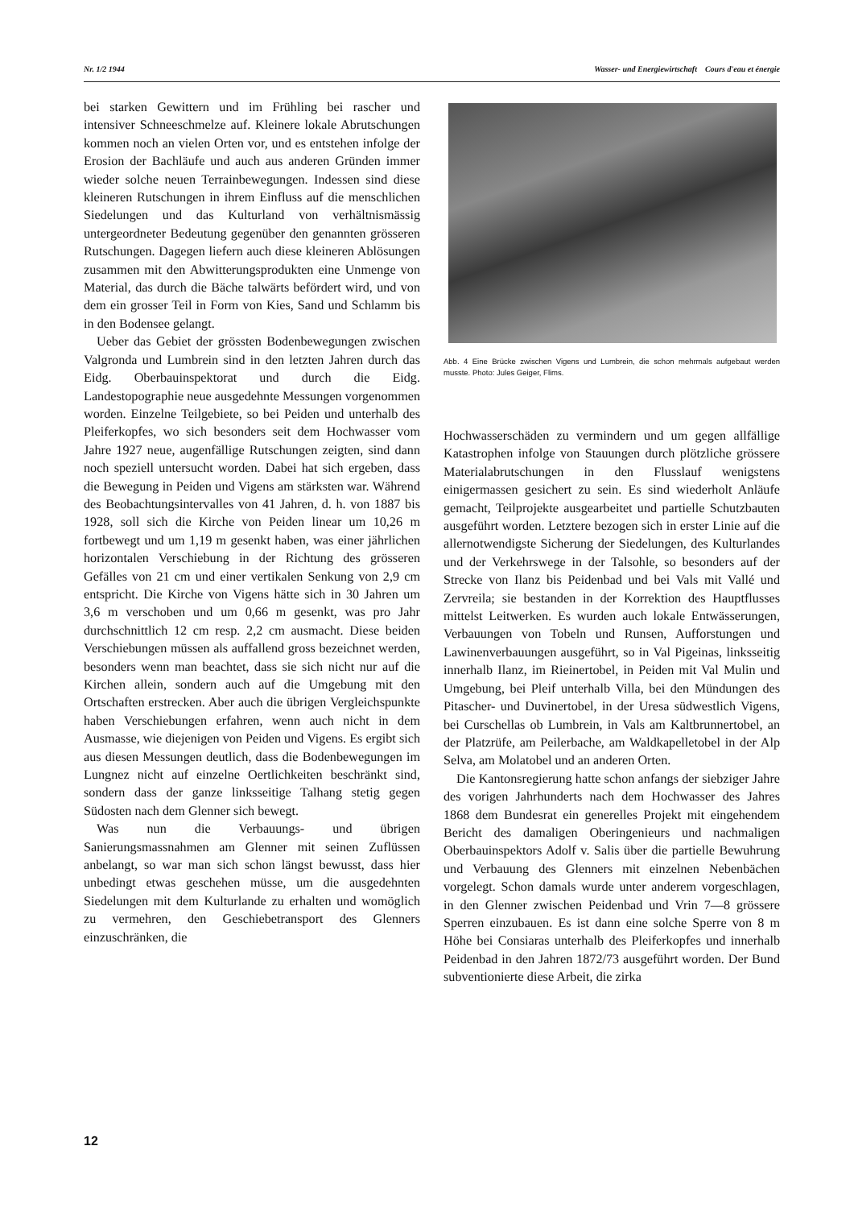Nr. 1/2 1944 Wasser- und Energiewirtschaft Cours d'eau et énergie
bei starken Gewittern und im Frühling bei rascher und intensiver Schneeschmelze auf. Kleinere lokale Abrutschungen kommen noch an vielen Orten vor, und es entstehen infolge der Erosion der Bachläufe und auch aus anderen Gründen immer wieder solche neuen Terrainbewegungen. Indessen sind diese kleineren Rutschungen in ihrem Einfluss auf die menschlichen Siedelungen und das Kulturland von verhältnismässig untergeordneter Bedeutung gegenüber den genannten grösseren Rutschungen. Dagegen liefern auch diese kleineren Ablösungen zusammen mit den Abwitterungsprodukten eine Unmenge von Material, das durch die Bäche talwärts befördert wird, und von dem ein grosser Teil in Form von Kies, Sand und Schlamm bis in den Bodensee gelangt.
Ueber das Gebiet der grössten Bodenbewegungen zwischen Valgronda und Lumbrein sind in den letzten Jahren durch das Eidg. Oberbauinspektorat und durch die Eidg. Landestopographie neue ausgedehnte Messungen vorgenommen worden. Einzelne Teilgebiete, so bei Peiden und unterhalb des Pleiferkopfes, wo sich besonders seit dem Hochwasser vom Jahre 1927 neue, augenfällige Rutschungen zeigten, sind dann noch speziell untersucht worden. Dabei hat sich ergeben, dass die Bewegung in Peiden und Vigens am stärksten war. Während des Beobachtungsintervalles von 41 Jahren, d. h. von 1887 bis 1928, soll sich die Kirche von Peiden linear um 10,26 m fortbewegt und um 1,19 m gesenkt haben, was einer jährlichen horizontalen Verschiebung in der Richtung des grösseren Gefälles von 21 cm und einer vertikalen Senkung von 2,9 cm entspricht. Die Kirche von Vigens hätte sich in 30 Jahren um 3,6 m verschoben und um 0,66 m gesenkt, was pro Jahr durchschnittlich 12 cm resp. 2,2 cm ausmacht. Diese beiden Verschiebungen müssen als auffallend gross bezeichnet werden, besonders wenn man beachtet, dass sie sich nicht nur auf die Kirchen allein, sondern auch auf die Umgebung mit den Ortschaften erstrecken. Aber auch die übrigen Vergleichspunkte haben Verschiebungen erfahren, wenn auch nicht in dem Ausmasse, wie diejenigen von Peiden und Vigens. Es ergibt sich aus diesen Messungen deutlich, dass die Bodenbewegungen im Lungnez nicht auf einzelne Oertlichkeiten beschränkt sind, sondern dass der ganze linksseitige Talhang stetig gegen Südosten nach dem Glenner sich bewegt.
Was nun die Verbauungs- und übrigen Sanierungsmassnahmen am Glenner mit seinen Zuflüssen anbelangt, so war man sich schon längst bewusst, dass hier unbedingt etwas geschehen müsse, um die ausgedehnten Siedelungen mit dem Kulturlande zu erhalten und womöglich zu vermehren, den Geschiebetransport des Glenners einzuschränken, die
Abb. 4 Eine Brücke zwischen Vigens und Lumbrein, die schon mehrmals aufgebaut werden musste. Photo: Jules Geiger, Flims.
Hochwasserschäden zu vermindern und um gegen allfällige Katastrophen infolge von Stauungen durch plötzliche grössere Materialabrutschungen in den Flusslauf wenigstens einigermassen gesichert zu sein. Es sind wiederholt Anläufe gemacht, Teilprojekte ausgearbeitet und partielle Schutzbauten ausgeführt worden. Letztere bezogen sich in erster Linie auf die allernotwendigste Sicherung der Siedelungen, des Kulturlandes und der Verkehrswege in der Talsohle, so besonders auf der Strecke von Ilanz bis Peidenbad und bei Vals mit Vallé und Zervreila; sie bestanden in der Korrektion des Hauptflusses mittelst Leitwerken. Es wurden auch lokale Entwässerungen, Verbauungen von Tobeln und Runsen, Aufforstungen und Lawinenverbauungen ausgeführt, so in Val Pigeinas, linksseitig innerhalb Ilanz, im Rieinertobel, in Peiden mit Val Mulin und Umgebung, bei Pleif unterhalb Villa, bei den Mündungen des Pitascher- und Duvinertobel, in der Uresa südwestlich Vigens, bei Curschellas ob Lumbrein, in Vals am Kaltbrunnertobel, an der Platzrüfe, am Peilerbache, am Waldkapelletobel in der Alp Selva, am Molatobel und an anderen Orten.
Die Kantonsregierung hatte schon anfangs der siebziger Jahre des vorigen Jahrhunderts nach dem Hochwasser des Jahres 1868 dem Bundesrat ein generelles Projekt mit eingehendem Bericht des damaligen Oberingenieurs und nachmaligen Oberbauinspektors Adolf v. Salis über die partielle Bewuhrung und Verbauung des Glenners mit einzelnen Nebenbächen vorgelegt. Schon damals wurde unter anderem vorgeschlagen, in den Glenner zwischen Peidenbad und Vrin 7—8 grössere Sperren einzubauen. Es ist dann eine solche Sperre von 8 m Höhe bei Consiaras unterhalb des Pleiferkopfes und innerhalb Peidenbad in den Jahren 1872/73 ausgeführt worden. Der Bund subventionierte diese Arbeit, die zirka
12